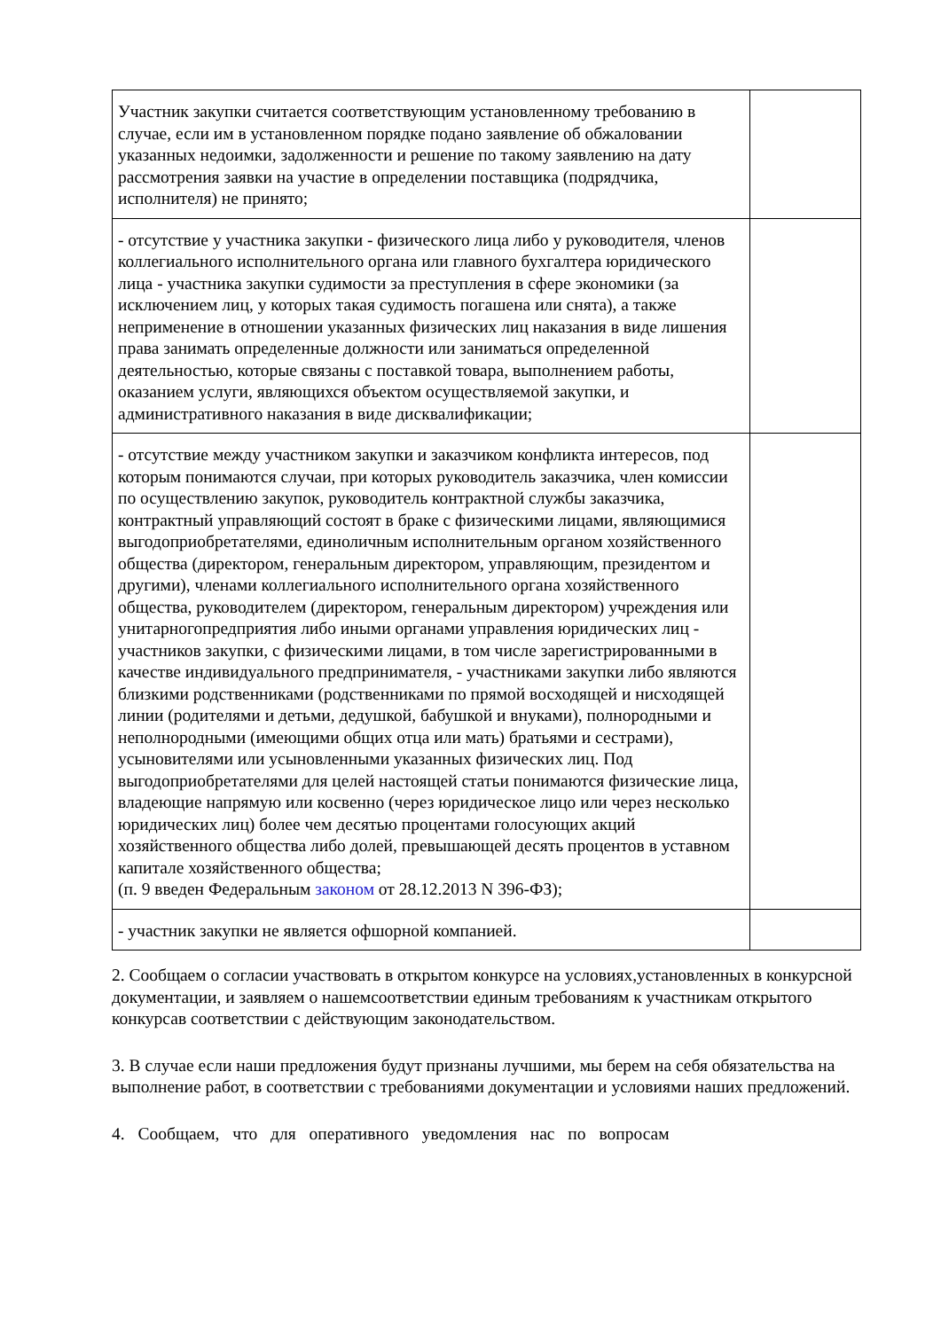| Участник закупки считается соответствующим установленному требованию в случае, если им в установленном порядке подано заявление об обжаловании указанных недоимки, задолженности и решение по такому заявлению на дату рассмотрения заявки на участие в определении поставщика (подрядчика, исполнителя) не принято; | |
| - отсутствие у участника закупки - физического лица либо у руководителя, членов коллегиального исполнительного органа или главного бухгалтера юридического лица - участника закупки судимости за преступления в сфере экономики (за исключением лиц, у которых такая судимость погашена или снята), а также неприменение в отношении указанных физических лиц наказания в виде лишения права занимать определенные должности или заниматься определенной деятельностью, которые связаны с поставкой товара, выполнением работы, оказанием услуги, являющихся объектом осуществляемой закупки, и административного наказания в виде дисквалификации; | |
| - отсутствие между участником закупки и заказчиком конфликта интересов, под которым понимаются случаи, при которых руководитель заказчика, член комиссии по осуществлению закупок, руководитель контрактной службы заказчика, контрактный управляющий состоят в браке с физическими лицами, являющимися выгодоприобретателями, единоличным исполнительным органом хозяйственного общества (директором, генеральным директором, управляющим, президентом и другими), членами коллегиального исполнительного органа хозяйственного общества, руководителем (директором, генеральным директором) учреждения или унитарногопредприятия либо иными органами управления юридических лиц - участников закупки, с физическими лицами, в том числе зарегистрированными в качестве индивидуального предпринимателя, - участниками закупки либо являются близкими родственниками (родственниками по прямой восходящей и нисходящей линии (родителями и детьми, дедушкой, бабушкой и внуками), полнородными и неполнородными (имеющими общих отца или мать) братьями и сестрами), усыновителями или усыновленными указанных физических лиц. Под выгодоприобретателями для целей настоящей статьи понимаются физические лица, владеющие напрямую или косвенно (через юридическое лицо или через несколько юридических лиц) более чем десятью процентами голосующих акций хозяйственного общества либо долей, превышающей десять процентов в уставном капитале хозяйственного общества; (п. 9 введен Федеральным законом от 28.12.2013 N 396-ФЗ); | |
| - участник закупки не является офшорной компанией. | |
2. Сообщаем о согласии участвовать в открытом конкурсе на условиях,установленных в конкурсной документации, и заявляем о нашемсоответствии единым требованиям к участникам открытого конкурсав соответствии с действующим законодательством.
3. В случае если наши предложения будут признаны лучшими, мы берем на себя обязательства на выполнение работ, в соответствии с требованиями документации и условиями наших предложений.
4. Сообщаем, что для оперативного уведомления нас по вопросам